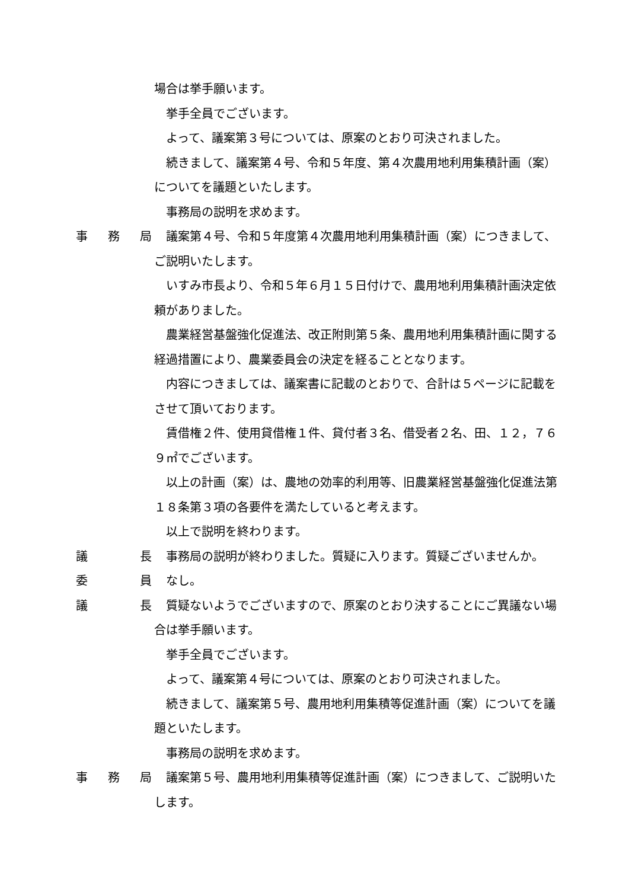場合は挙手願います。
挙手全員でございます。
よって、議案第３号については、原案のとおり可決されました。
続きまして、議案第４号、令和５年度、第４次農用地利用集積計画（案）についてを議題といたします。
事務局の説明を求めます。
事 務 局 議案第４号、令和５年度第４次農用地利用集積計画（案）につきまして、ご説明いたします。
いすみ市長より、令和５年６月１５日付けで、農用地利用集積計画決定依頼がありました。
農業経営基盤強化促進法、改正附則第５条、農用地利用集積計画に関する経過措置により、農業委員会の決定を経ることとなります。
内容につきましては、議案書に記載のとおりで、合計は５ページに記載をさせて頂いております。
賃借権２件、使用貸借権１件、貸付者３名、借受者２名、田、１２，７６９㎡でございます。
以上の計画（案）は、農地の効率的利用等、旧農業経営基盤強化促進法第１８条第３項の各要件を満たしていると考えます。
以上で説明を終わります。
議 長 事務局の説明が終わりました。質疑に入ります。質疑ございませんか。
委 員 なし。
議 長 質疑ないようでございますので、原案のとおり決することにご異議ない場合は挙手願います。
挙手全員でございます。
よって、議案第４号については、原案のとおり可決されました。
続きまして、議案第５号、農用地利用集積等促進計画（案）についてを議題といたします。
事務局の説明を求めます。
事 務 局 議案第５号、農用地利用集積等促進計画（案）につきまして、ご説明いたします。